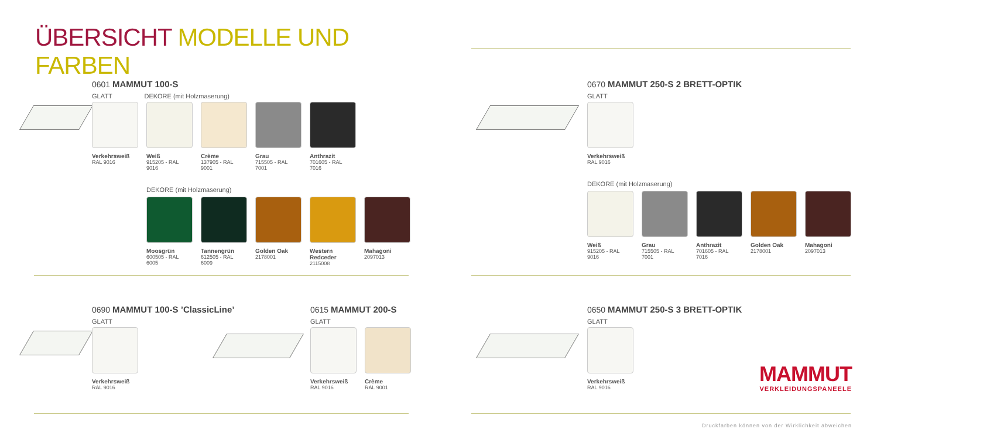ÜBERSICHT MODELLE UND FARBEN
0601 MAMMUT 100-S
GLATT DEKORE (mit Holzmaserung)
Verkehrsweiß
RAL 9016
Weiß
915205 - RAL 9016
Crème
137905 - RAL 9001
Grau
715505 - RAL 7001
Anthrazit
701605 - RAL 7016
DEKORE (mit Holzmaserung)
Moosgrün
600505 - RAL 6005
Tannengrün
612505 - RAL 6009
Golden Oak
2178001
Western Redceder
2115008
Mahagoni
2097013
0670 MAMMUT 250-S 2 BRETT-OPTIK
GLATT
Verkehrsweiß
RAL 9016
DEKORE (mit Holzmaserung)
Weiß
915205 - RAL 9016
Grau
715505 - RAL 7001
Anthrazit
701605 - RAL 7016
Golden Oak
2178001
Mahagoni
2097013
0690 MAMMUT 100-S ’ClassicLine’
GLATT
Verkehrsweiß
RAL 9016
0615 MAMMUT 200-S
GLATT
Verkehrsweiß
RAL 9016
Crème
RAL 9001
0650 MAMMUT 250-S 3 BRETT-OPTIK
GLATT
Verkehrsweiß
RAL 9016
MAMMUT
VERKLEIDUNGSPANEELE
Druckfarben können von der Wirklichkeit abweichen